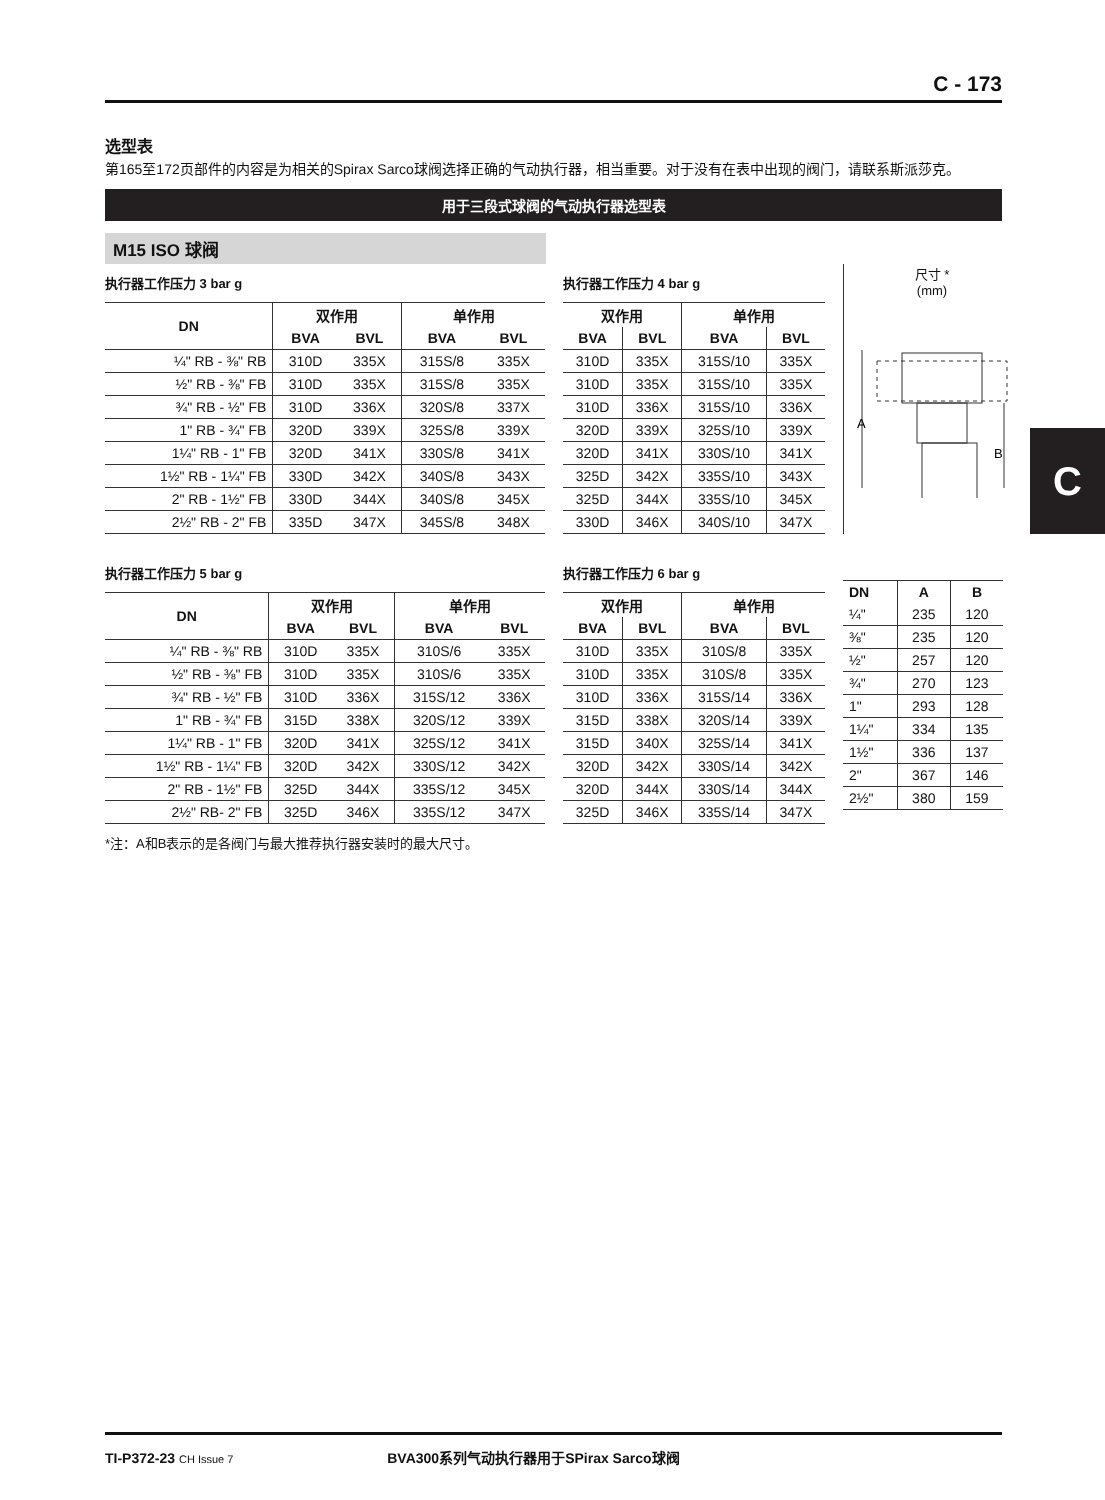C - 173
选型表
第165至172页部件的内容是为相关的Spirax Sarco球阀选择正确的气动执行器，相当重要。对于没有在表中出现的阀门，请联系斯派莎克。
用于三段式球阀的气动执行器选型表
M15 ISO 球阀
执行器工作压力 3 bar g
| DN | 双作用 | | 单作用 | |
| --- | --- | --- | --- | --- |
| | BVA | BVL | BVA | BVL |
| ¼" RB - ⅜" RB | 310D | 335X | 315S/8 | 335X |
| ½" RB - ⅜" FB | 310D | 335X | 315S/8 | 335X |
| ¾" RB - ½" FB | 310D | 336X | 320S/8 | 337X |
| 1" RB - ¾" FB | 320D | 339X | 325S/8 | 339X |
| 1¼" RB - 1" FB | 320D | 341X | 330S/8 | 341X |
| 1½" RB - 1¼" FB | 330D | 342X | 340S/8 | 343X |
| 2" RB - 1½" FB | 330D | 344X | 340S/8 | 345X |
| 2½" RB - 2" FB | 335D | 347X | 345S/8 | 348X |
执行器工作压力 4 bar g
| 双作用 | | 单作用 | |
| --- | --- | --- | --- |
| BVA | BVL | BVA | BVL |
| 310D | 335X | 315S/10 | 335X |
| 310D | 335X | 315S/10 | 335X |
| 310D | 336X | 315S/10 | 336X |
| 320D | 339X | 325S/10 | 339X |
| 320D | 341X | 330S/10 | 341X |
| 325D | 342X | 335S/10 | 343X |
| 325D | 344X | 335S/10 | 345X |
| 330D | 346X | 340S/10 | 347X |
尺寸 *
(mm)
A
B
执行器工作压力 5 bar g
| DN | 双作用 | | 单作用 | |
| --- | --- | --- | --- | --- |
| | BVA | BVL | BVA | BVL |
| ¼" RB - ⅜" RB | 310D | 335X | 310S/6 | 335X |
| ½" RB - ⅜" FB | 310D | 335X | 310S/6 | 335X |
| ¾" RB - ½" FB | 310D | 336X | 315S/12 | 336X |
| 1" RB - ¾" FB | 315D | 338X | 320S/12 | 339X |
| 1¼" RB - 1" FB | 320D | 341X | 325S/12 | 341X |
| 1½" RB - 1¼" FB | 320D | 342X | 330S/12 | 342X |
| 2" RB - 1½" FB | 325D | 344X | 335S/12 | 345X |
| 2½" RB- 2" FB | 325D | 346X | 335S/12 | 347X |
执行器工作压力 6 bar g
| 双作用 | | 单作用 | |
| --- | --- | --- | --- |
| BVA | BVL | BVA | BVL |
| 310D | 335X | 310S/8 | 335X |
| 310D | 335X | 310S/8 | 335X |
| 310D | 336X | 315S/14 | 336X |
| 315D | 338X | 320S/14 | 339X |
| 315D | 340X | 325S/14 | 341X |
| 320D | 342X | 330S/14 | 342X |
| 320D | 344X | 330S/14 | 344X |
| 325D | 346X | 335S/14 | 347X |
| DN | A | B |
| --- | --- | --- |
| ¼" | 235 | 120 |
| ⅜" | 235 | 120 |
| ½" | 257 | 120 |
| ¾" | 270 | 123 |
| 1" | 293 | 128 |
| 1¼" | 334 | 135 |
| 1½" | 336 | 137 |
| 2" | 367 | 146 |
| 2½" | 380 | 159 |
*注：A和B表示的是各阀门与最大推荐执行器安装时的最大尺寸。
C
TI-P372-23 CH Issue 7 BVA300系列气动执行器用于SPirax Sarco球阀